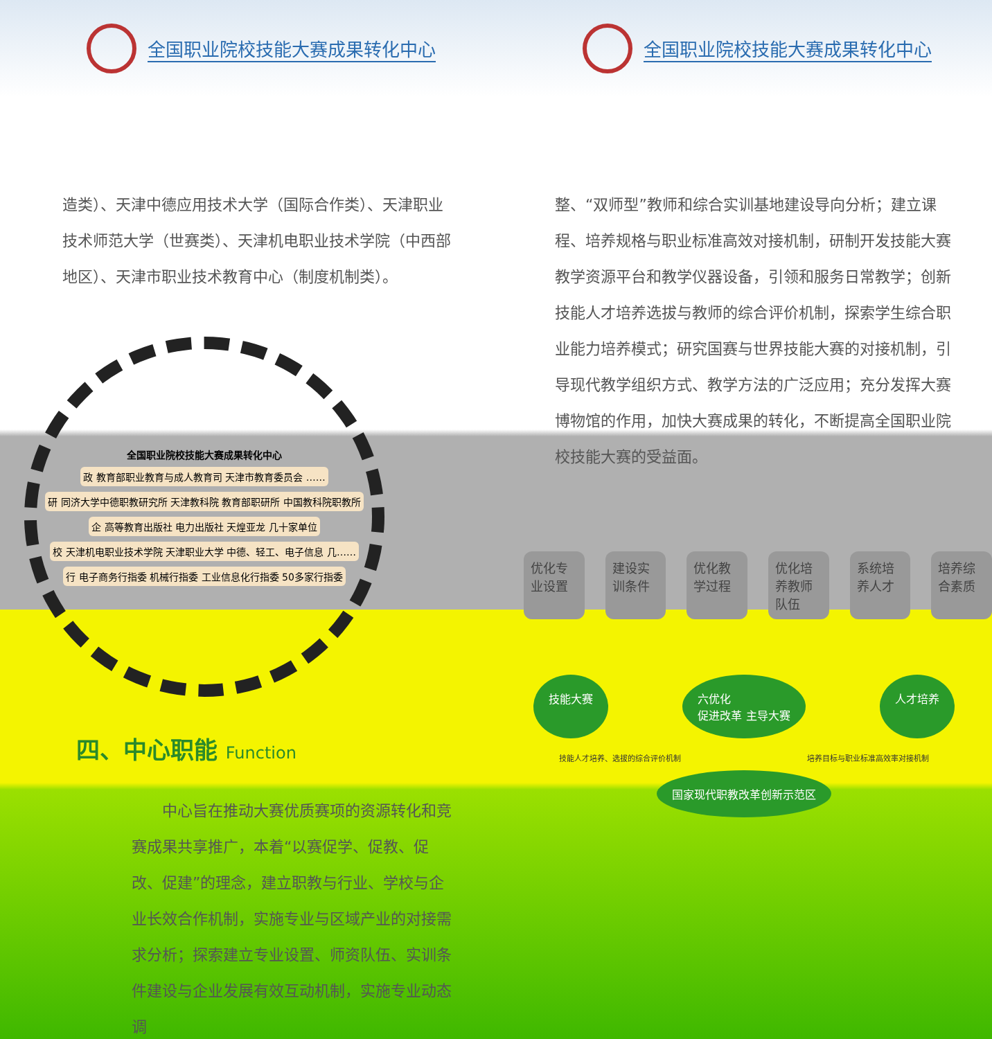全国职业院校技能大赛成果转化中心
造类）、天津中德应用技术大学（国际合作类）、天津职业技术师范大学（世赛类）、天津机电职业技术学院（中西部地区）、天津市职业技术教育中心（制度机制类）。
全国职业院校技能大赛成果转化中心 政 教育部职业教育与成人教育司 天津市教育委员会 …… 研 同济大学中德职教研究所 天津教科院 教育部职研所 中国教科院职教所 企 高等教育出版社 电力出版社 天煌亚龙 几十家单位 校 天津机电职业技术学院 天津职业大学 中德、轻工、电子信息 几…… 行 电子商务行指委 机械行指委 工业信息化行指委 50多家行指委
四、中心职能 Function
　　中心旨在推动大赛优质赛项的资源转化和竞赛成果共享推广，本着“以赛促学、促教、促改、促建”的理念，建立职教与行业、学校与企业长效合作机制，实施专业与区域产业的对接需求分析；探索建立专业设置、师资队伍、实训条件建设与企业发展有效互动机制，实施专业动态调
全国职业院校技能大赛成果转化中心
整、“双师型”教师和综合实训基地建设导向分析；建立课程、培养规格与职业标准高效对接机制，研制开发技能大赛教学资源平台和教学仪器设备，引领和服务日常教学；创新技能人才培养选拔与教师的综合评价机制，探索学生综合职业能力培养模式；研究国赛与世界技能大赛的对接机制，引导现代教学组织方式、教学方法的广泛应用；充分发挥大赛博物馆的作用，加快大赛成果的转化，不断提高全国职业院校技能大赛的受益面。
优化专业设置
建设实训条件
优化教学过程
优化培养教师队伍
系统培养人才
培养综合素质
技能大赛 六优化
促进改革 主导大赛
人才培养
技能人才培养、选拔的综合评价机制 培养目标与职业标准高效率对接机制
国家现代职教改革创新示范区